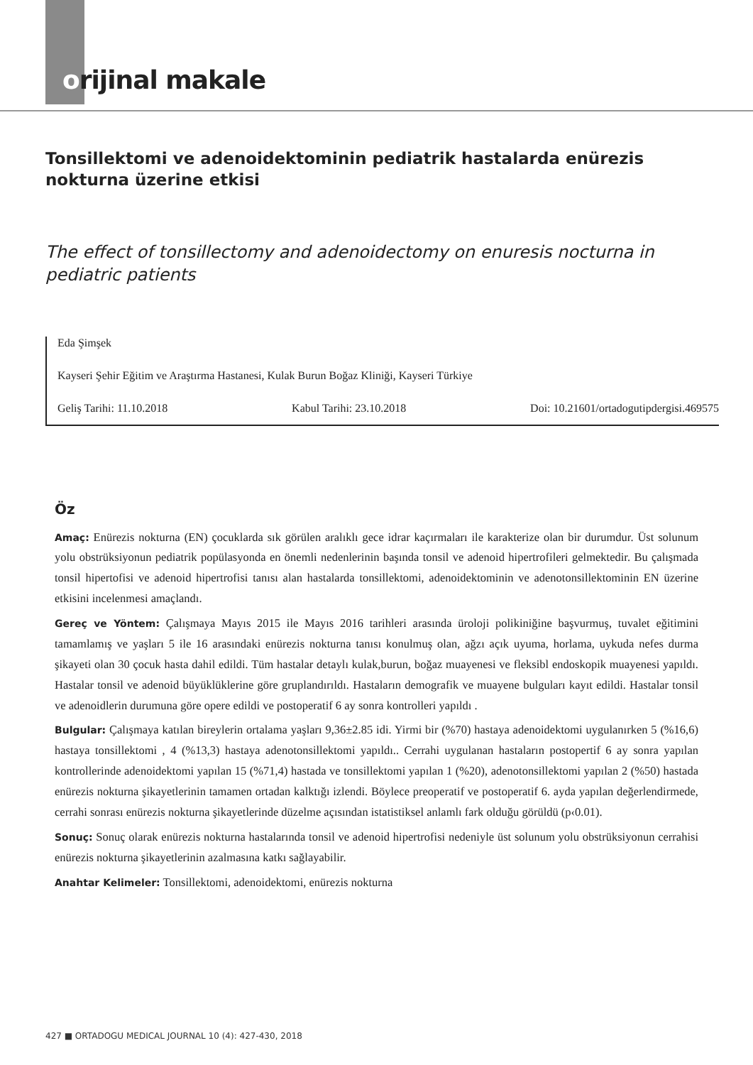orijinal makale
Tonsillektomi ve adenoidektominin pediatrik hastalarda enürezis nokturna üzerine etkisi
The effect of tonsillectomy and adenoidectomy on enuresis nocturna in pediatric patients
Eda Şimşek
Kayseri Şehir Eğitim ve Araştırma Hastanesi, Kulak Burun Boğaz Kliniği, Kayseri Türkiye
Geliş Tarihi: 11.10.2018 Kabul Tarihi: 23.10.2018 Doi: 10.21601/ortadogutipdergisi.469575
Öz
Amaç: Enürezis nokturna (EN) çocuklarda sık görülen aralıklı gece idrar kaçırmaları ile karakterize olan bir durumdur. Üst solunum yolu obstrüksiyonun pediatrik popülasyonda en önemli nedenlerinin başında tonsil ve adenoid hipertrofileri gelmektedir. Bu çalışmada tonsil hipertofisi ve adenoid hipertrofisi tanısı alan hastalarda tonsillektomi, adenoidektominin ve adenotonsillektominin EN üzerine etkisini incelenmesi amaçlandı.
Gereç ve Yöntem: Çalışmaya Mayıs 2015 ile Mayıs 2016 tarihleri arasında üroloji polikiniğine başvurmuş, tuvalet eğitimini tamamlamış ve yaşları 5 ile 16 arasındaki enürezis nokturna tanısı konulmuş olan, ağzı açık uyuma, horlama, uykuda nefes durma şikayeti olan 30 çocuk hasta dahil edildi. Tüm hastalar detaylı kulak,burun, boğaz muayenesi ve fleksibl endoskopik muayenesi yapıldı. Hastalar tonsil ve adenoid büyüklüklerine göre gruplandırıldı. Hastaların demografik ve muayene bulguları kayıt edildi. Hastalar tonsil ve adenoidlerin durumuna göre opere edildi ve postoperatif 6 ay sonra kontrolleri yapıldı .
Bulgular: Çalışmaya katılan bireylerin ortalama yaşları 9,36±2.85 idi. Yirmi bir (%70) hastaya adenoidektomi uygulanırken 5 (%16,6) hastaya tonsillektomi , 4 (%13,3) hastaya adenotonsillektomi yapıldı.. Cerrahi uygulanan hastaların postopertif 6 ay sonra yapılan kontrollerinde adenoidektomi yapılan 15 (%71,4) hastada ve tonsillektomi yapılan 1 (%20), adenotonsillektomi yapılan 2 (%50) hastada enürezis nokturna şikayetlerinin tamamen ortadan kalktığı izlendi. Böylece preoperatif ve postoperatif 6. ayda yapılan değerlendirmede, cerrahi sonrası enürezis nokturna şikayetlerinde düzelme açısından istatistiksel anlamlı fark olduğu görüldü (p‹0.01).
Sonuç: Sonuç olarak enürezis nokturna hastalarında tonsil ve adenoid hipertrofisi nedeniyle üst solunum yolu obstrüksiyonun cerrahisi enürezis nokturna şikayetlerinin azalmasına katkı sağlayabilir.
Anahtar Kelimeler: Tonsillektomi, adenoidektomi, enürezis nokturna
427 ■ ORTADOGU MEDICAL JOURNAL 10 (4): 427-430, 2018